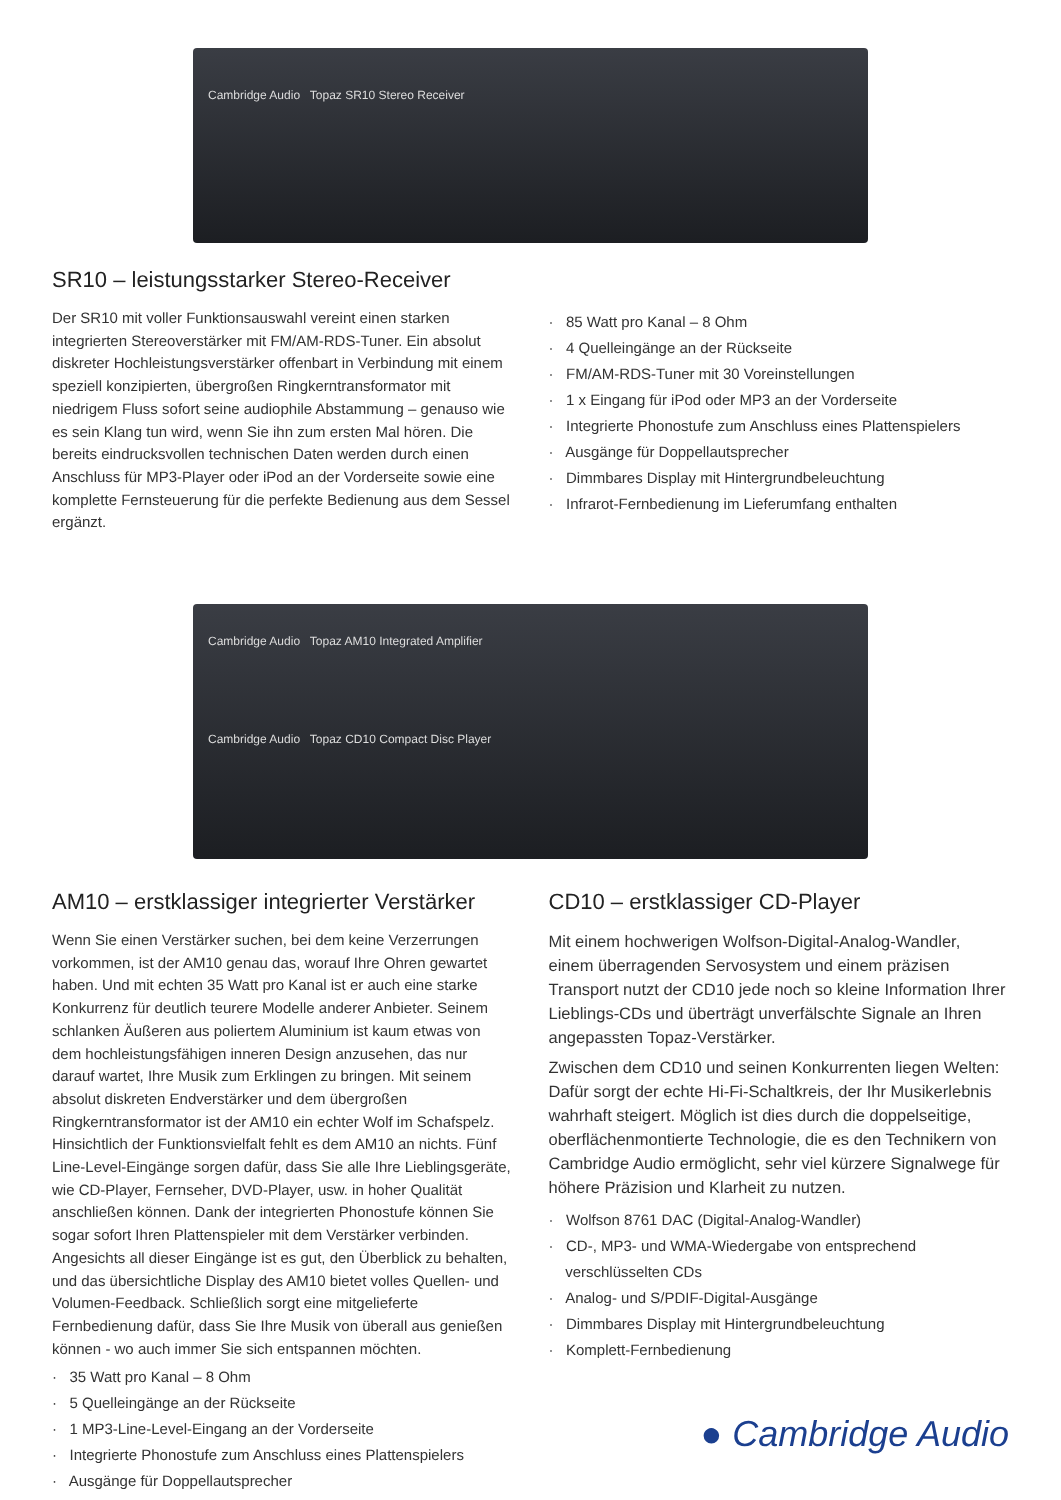Cambridge Audio Topaz SR10 Stereo Receiver
SR10 – leistungsstarker Stereo-Receiver
Der SR10 mit voller Funktionsauswahl vereint einen starken integrierten Stereoverstärker mit FM/AM-RDS-Tuner. Ein absolut diskreter Hochleistungsverstärker offenbart in Verbindung mit einem speziell konzipierten, übergroßen Ringkerntransformator mit niedrigem Fluss sofort seine audiophile Abstammung – genauso wie es sein Klang tun wird, wenn Sie ihn zum ersten Mal hören. Die bereits eindrucksvollen technischen Daten werden durch einen Anschluss für MP3-Player oder iPod an der Vorderseite sowie eine komplette Fernsteuerung für die perfekte Bedienung aus dem Sessel ergänzt.
· 85 Watt pro Kanal – 8 Ohm
· 4 Quelleingänge an der Rückseite
· FM/AM-RDS-Tuner mit 30 Voreinstellungen
· 1 x Eingang für iPod oder MP3 an der Vorderseite
· Integrierte Phonostufe zum Anschluss eines Plattenspielers
· Ausgänge für Doppellautsprecher
· Dimmbares Display mit Hintergrundbeleuchtung
· Infrarot-Fernbedienung im Lieferumfang enthalten
Cambridge Audio Topaz AM10 Integrated Amplifier
Cambridge Audio Topaz CD10 Compact Disc Player
AM10 – erstklassiger integrierter Verstärker
Wenn Sie einen Verstärker suchen, bei dem keine Verzerrungen vorkommen, ist der AM10 genau das, worauf Ihre Ohren gewartet haben. Und mit echten 35 Watt pro Kanal ist er auch eine starke Konkurrenz für deutlich teurere Modelle anderer Anbieter. Seinem schlanken Äußeren aus poliertem Aluminium ist kaum etwas von dem hochleistungsfähigen inneren Design anzusehen, das nur darauf wartet, Ihre Musik zum Erklingen zu bringen. Mit seinem absolut diskreten Endverstärker und dem übergroßen Ringkerntransformator ist der AM10 ein echter Wolf im Schafspelz. Hinsichtlich der Funktionsvielfalt fehlt es dem AM10 an nichts. Fünf Line-Level-Eingänge sorgen dafür, dass Sie alle Ihre Lieblingsgeräte, wie CD-Player, Fernseher, DVD-Player, usw. in hoher Qualität anschließen können. Dank der integrierten Phonostufe können Sie sogar sofort Ihren Plattenspieler mit dem Verstärker verbinden. Angesichts all dieser Eingänge ist es gut, den Überblick zu behalten, und das übersichtliche Display des AM10 bietet volles Quellen- und Volumen-Feedback. Schließlich sorgt eine mitgelieferte Fernbedienung dafür, dass Sie Ihre Musik von überall aus genießen können - wo auch immer Sie sich entspannen möchten.
· 35 Watt pro Kanal – 8 Ohm
· 5 Quelleingänge an der Rückseite
· 1 MP3-Line-Level-Eingang an der Vorderseite
· Integrierte Phonostufe zum Anschluss eines Plattenspielers
· Ausgänge für Doppellautsprecher
CD10 – erstklassiger CD-Player
Mit einem hochwerigen Wolfson-Digital-Analog-Wandler, einem überragenden Servosystem und einem präzisen Transport nutzt der CD10 jede noch so kleine Information Ihrer Lieblings-CDs und überträgt unverfälschte Signale an Ihren angepassten Topaz-Verstärker.
Zwischen dem CD10 und seinen Konkurrenten liegen Welten: Dafür sorgt der echte Hi-Fi-Schaltkreis, der Ihr Musikerlebnis wahrhaft steigert. Möglich ist dies durch die doppelseitige, oberflächenmontierte Technologie, die es den Technikern von Cambridge Audio ermöglicht, sehr viel kürzere Signalwege für höhere Präzision und Klarheit zu nutzen.
· Wolfson 8761 DAC (Digital-Analog-Wandler)
· CD-, MP3- und WMA-Wiedergabe von entsprechend
verschlüsselten CDs
· Analog- und S/PDIF-Digital-Ausgänge
· Dimmbares Display mit Hintergrundbeleuchtung
· Komplett-Fernbedienung
● Cambridge Audio